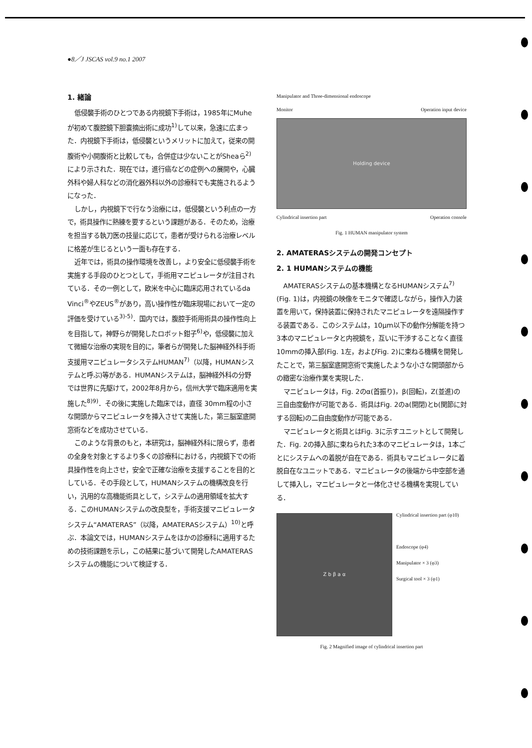●8／J JSCAS vol.9 no.1 2007
1. 緒論
低侵襲手術のひとつである内視鏡下手術は，1985年にMuheが初めて腹腔鏡下胆嚢摘出術に成功<sup>1)</sup>して以来，急速に広まった．内視鏡下手術は，低侵襲というメリットに加えて，従来の開腹術や小開腹術と比較しても，合併症は少ないことがSheaら<sup>2)</sup>により示された．現在では，進行癌などの症例への展開や，心臓外科や婦人科などの消化器外科以外の診療科でも実施されるようになった．
しかし，内視鏡下で行なう治療には，低侵襲という利点の一方で，術具操作に熟練を要するという課題がある．そのため，治療を担当する執刀医の技量に応じて，患者が受けられる治療レベルに格差が生じるという一面も存在する．
近年では，術具の操作環境を改善し，より安全に低侵襲手術を実施する手段のひとつとして，手術用マニピュレータが注目されている．その一例として，欧米を中心に臨床応用されているda Vinci<sup>®</sup>やZEUS<sup>®</sup>があり，高い操作性が臨床現場において一定の評価を受けている<sup>3)-5)</sup>．国内では，腹腔手術用術具の操作性向上を目指して，神野らが開発したロボット鉗子<sup>6)</sup>や，低侵襲に加えて微細な治療の実現を目的に，筆者らが開発した脳神経外科手術支援用マニピュレータシステムHUMAN<sup>7)</sup>（以降，HUMANシステムと呼ぶ)等がある．HUMANシステムは，脳神経外科の分野では世界に先駆けて，2002年8月から，信州大学で臨床適用を実施した<sup>8)9)</sup>．その後に実施した臨床では，直径 30mm程の小さな開頭からマニピュレータを挿入させて実施した，第三脳室底開窓術などを成功させている．
このような背景のもと，本研究は，脳神経外科に限らず，患者の全身を対象とするより多くの診療科における，内視鏡下での術具操作性を向上させ，安全で正確な治療を支援することを目的としている．その手段として，HUMANシステムの機構改良を行い，汎用的な高機能術具として，システムの適用領域を拡大する．このHUMANシステムの改良型を，手術支援マニピュレータシステム“AMATERAS”（以降，AMATERASシステム）<sup>10)</sup>と呼ぶ．本論文では，HUMANシステムをほかの診療科に適用するための技術課題を示し，この結果に基づいて開発したAMATERASシステムの機能について検証する．
Manipulator and Three-dimensional endoscope
Monitor Operation input device
Holding device
Cylindrical insertion part Operation console
Fig. 1 HUMAN manipulator system
2. AMATERASシステムの開発コンセプト
2. 1 HUMANシステムの機能
AMATERASシステムの基本機構となるHUMANシステム<sup>7)</sup>(Fig. 1)は，内視鏡の映像をモニタで確認しながら，操作入力装置を用いて，保持装置に保持されたマニピュレータを遠隔操作する装置である．このシステムは，10μm以下の動作分解能を持つ3本のマニピュレータと内視鏡を，互いに干渉することなく直径10mmの挿入部(Fig. 1左，およびFig. 2)に束ねる機構を開発したことで，第三脳室底開窓術で実施したような小さな開頭部からの緻密な治療作業を実現した．
マニピュレータは，Fig. 2のα(首振り)，β(回転)，Z(並進)の三自由度動作が可能である．術具はFig. 2のa(開閉)とb(関節に対する回転)の二自由度動作が可能である．
マニピュレータと術具とはFig. 3に示すユニットとして開発した．Fig. 2の挿入部に束ねられた3本のマニピュレータは，1本ごとにシステムへの着脱が自在である．術具もマニピュレータに着脱自在なユニットである．マニピュレータの後端から中空部を通して挿入し，マニピュレータと一体化させる機構を実現している．
Z b β a α
Cylindrical insertion part (φ10)
Endoscope (φ4)
Manipulator × 3 (φ3)
Surgical tool × 3 (φ1)
Fig. 2 Magnified image of cylindrical insertion part